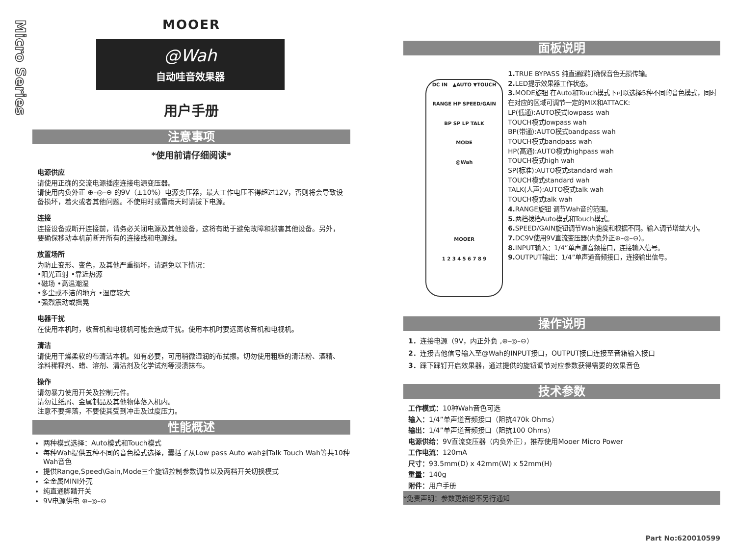Micro Series
MOOER
@Wah
自动哇音效果器
用户手册
注意事项
*使用前请仔细阅读*
电源供应
请使用正确的交流电源插座连接电源变压器。
请使用内负外正 ⊕–◎–⊖ 的9V（±10%）电源变压器，最大工作电压不得超过12V，否则将会导致设备损坏，着火或者其他问题。不使用时或雷雨天时请拔下电源。
连接
连接设备或断开连接前，请务必关闭电源及其他设备，这将有助于避免故障和损害其他设备。另外，要确保移动本机前断开所有的连接线和电源线。
放置场所
为防止变形、变色，及其他严重损坏，请避免以下情况：
•阳光直射 •靠近热源
•磁场 •高温潮湿
•多尘或不洁的地方 •湿度较大
•强烈震动或摇晃
电器干扰
在使用本机时，收音机和电视机可能会造成干扰。使用本机时要远离收音机和电视机。
清洁
请使用干燥柔软的布清洁本机。如有必要，可用稍微湿润的布拭擦。切勿使用粗糙的清洁粉、酒精、涂料稀释剂、蜡、溶剂、清洁剂及化学试剂等浸渍抹布。
操作
请勿暴力使用开关及控制元件。
请勿让纸屑、金属制品及其他物体落入机内。
注意不要摔落，不要使其受到冲击及过度压力。
性能概述
两种模式选择：Auto模式和Touch模式
每种Wah提供五种不同的音色模式选择，囊括了从Low pass Auto wah到Talk Touch Wah等共10种Wah音色
提供Range,Speed\Gain,Mode三个旋钮控制参数调节以及两档开关切换模式
全金属MINI外壳
纯直通脚踏开关
9V电源供电 ⊕–◎–⊖
面板说明
DC IN ▲AUTO ▼TOUCH
RANGE HP SPEED/GAIN
BP SP LP TALK
MODE
@Wah
MOOER
1 2 3 4 5 6 7 8 9
1. TRUE BYPASS 纯直通踩钉确保音色无损传输。
2. LED提示效果器工作状态。
3. MODE旋钮 在Auto和Touch模式下可以选择5种不同的音色模式，同时在对应的区域可调节一定的MIX和ATTACK:
LP(低通):AUTO模式lowpass wah
TOUCH模式lowpass wah
BP(带通):AUTO模式bandpass wah
TOUCH模式bandpass wah
HP(高通):AUTO模式highpass wah
TOUCH模式high wah
SP(标准):AUTO模式standard wah
TOUCH模式standard wah
TALK(人声):AUTO模式talk wah
TOUCH模式talk wah
4. RANGE旋钮 调节Wah音的范围。
5. 两档拨档Auto模式和Touch模式。
6. SPEED/GAIN旋钮调节Wah速度和根据不同。输入调节增益大小。
7. DC9V使用9V直流变压器(内负外正⊕–◎–⊖)。
8. INPUT输入：1/4”单声道音频接口，连接输入信号。
9. OUTPUT输出：1/4”单声道音频接口，连接输出信号。
操作说明
1．连接电源（9V，内正外负 ,⊕–◎–⊖）
2．连接吉他信号输入至@Wah的INPUT接口，OUTPUT接口连接至音箱输入接口
3．踩下踩钉开启效果器，通过提供的旋钮调节对应参数获得需要的效果音色
技术参数
工作模式：10种Wah音色可选
输入：1/4”单声道音频接口（阻抗470k Ohms）
输出：1/4”单声道音频接口（阻抗100 Ohms）
电源供给：9V直流变压器（内负外正），推荐使用Mooer Micro Power
工作电流：120mA
尺寸：93.5mm(D) x 42mm(W) x 52mm(H)
重量：140g
附件：用户手册
*免责声明：参数更新恕不另行通知
Part No:620010599